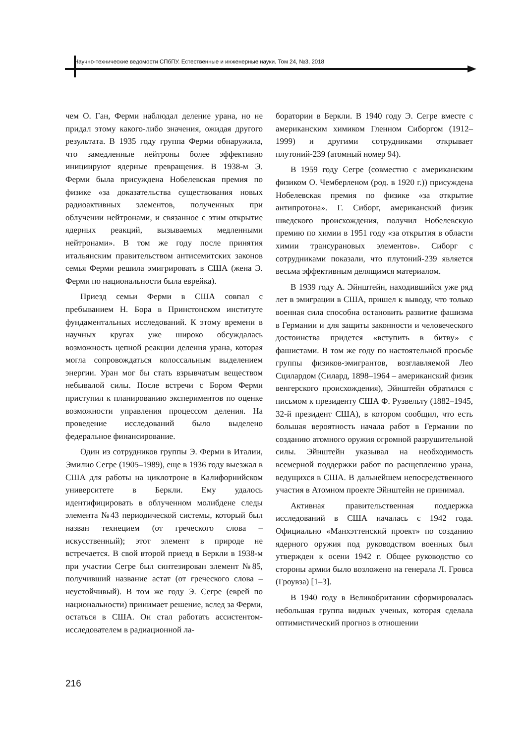Научно-технические ведомости СПбПУ. Естественные и инженерные науки. Том 24, №3, 2018
чем О. Ган, Ферми наблюдал деление урана, но не придал этому какого-либо значения, ожидая другого результата. В 1935 году группа Ферми обнаружила, что замедленные нейтроны более эффективно инициируют ядерные превращения. В 1938-м Э. Ферми была присуждена Нобелевская премия по физике «за доказательства существования новых радиоактивных элементов, полученных при облучении нейтронами, и связанное с этим открытие ядерных реакций, вызываемых медленными нейтронами». В том же году после принятия итальянским правительством антисемитских законов семья Ферми решила эмигрировать в США (жена Э. Ферми по национальности была еврейка).
Приезд семьи Ферми в США совпал с пребыванием Н. Бора в Принстонском институте фундаментальных исследований. К этому времени в научных кругах уже широко обсуждалась возможность цепной реакции деления урана, которая могла сопровождаться колоссальным выделением энергии. Уран мог бы стать взрывчатым веществом небывалой силы. После встречи с Бором Ферми приступил к планированию экспериментов по оценке возможности управления процессом деления. На проведение исследований было выделено федеральное финансирование.
Один из сотрудников группы Э. Ферми в Италии, Эмилио Сегре (1905–1989), еще в 1936 году выезжал в США для работы на циклотроне в Калифорнийском университете в Беркли. Ему удалось идентифицировать в облученном молибдене следы элемента №43 периодической системы, который был назван технецием (от греческого слова – искусственный); этот элемент в природе не встречается. В свой второй приезд в Беркли в 1938-м при участии Сегре был синтезирован элемент №85, получивший название астат (от греческого слова – неустойчивый). В том же году Э. Сегре (еврей по национальности) принимает решение, вслед за Ферми, остаться в США. Он стал работать ассистентом-исследователем в радиационной ла-
боратории в Беркли. В 1940 году Э. Сегре вместе с американским химиком Гленном Сиборгом (1912–1999) и другими сотрудниками открывает плутоний-239 (атомный номер 94).
В 1959 году Сегре (совместно с американским физиком О. Чемберленом (род. в 1920 г.)) присуждена Нобелевская премия по физике «за открытие антипротона». Г. Сиборг, американский физик шведского происхождения, получил Нобелевскую премию по химии в 1951 году «за открытия в области химии трансурановых элементов». Сиборг с сотрудниками показали, что плутоний-239 является весьма эффективным делящимся материалом.
В 1939 году А. Эйнштейн, находившийся уже ряд лет в эмиграции в США, пришел к выводу, что только военная сила способна остановить развитие фашизма в Германии и для защиты законности и человеческого достоинства придется «вступить в битву» с фашистами. В том же году по настоятельной просьбе группы физиков-эмигрантов, возглавляемой Лео Сцилардом (Силард, 1898–1964 – американский физик венгерского происхождения), Эйнштейн обратился с письмом к президенту США Ф. Рузвельту (1882–1945, 32-й президент США), в котором сообщил, что есть большая вероятность начала работ в Германии по созданию атомного оружия огромной разрушительной силы. Эйнштейн указывал на необходимость всемерной поддержки работ по расщеплению урана, ведущихся в США. В дальнейшем непосредственного участия в Атомном проекте Эйнштейн не принимал.
Активная правительственная поддержка исследований в США началась с 1942 года. Официально «Манхэттенский проект» по созданию ядерного оружия под руководством военных был утвержден к осени 1942 г. Общее руководство со стороны армии было возложено на генерала Л. Гровса (Гроувза) [1–3].
В 1940 году в Великобритании сформировалась небольшая группа видных ученых, которая сделала оптимистический прогноз в отношении
216